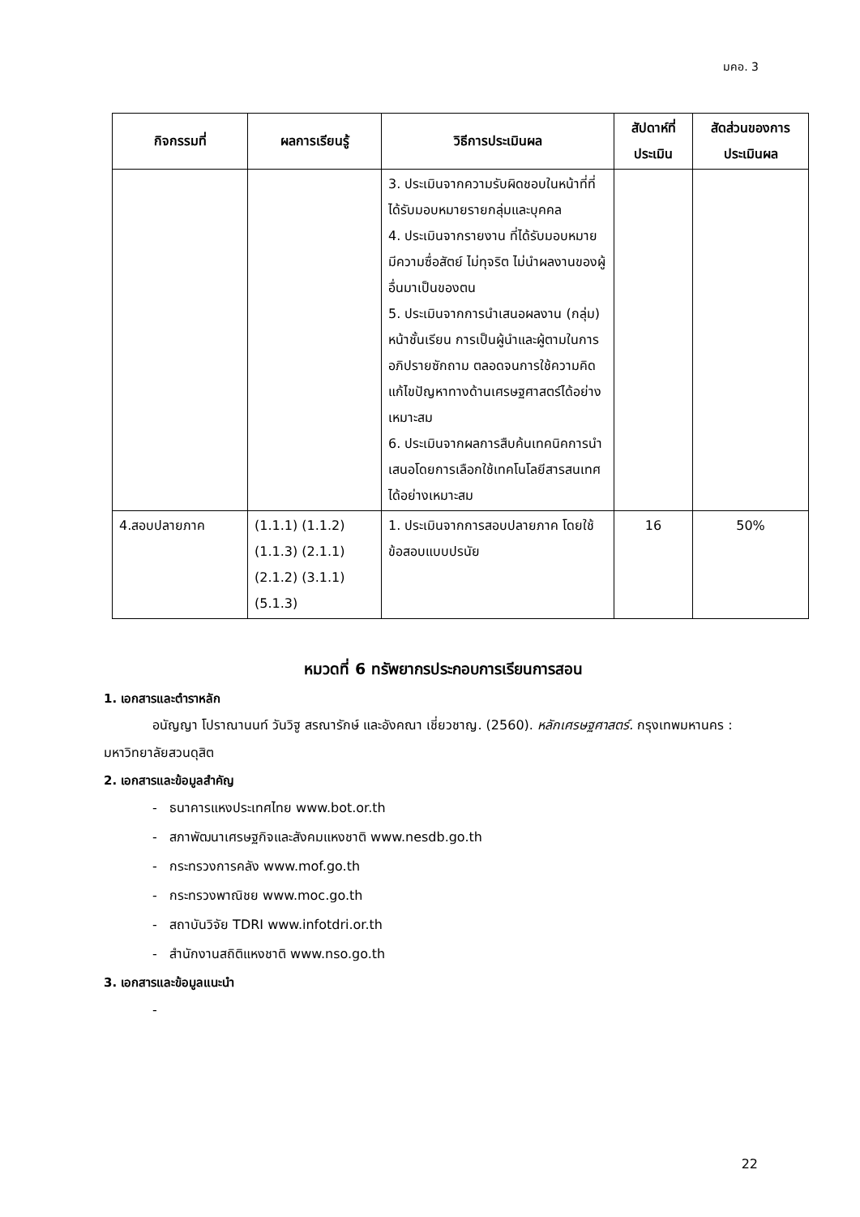มคอ. 3
| กิจกรรมที่ | ผลการเรียนรู้ | วิธีการประเมินผล | สัปดาห์ที่ ประเมิน | สัดส่วนของการ ประเมินผล |
| --- | --- | --- | --- | --- |
| | | 3. ประเมินจากความรับผิดชอบในหน้าที่ที่ได้รับมอบหมายรายกลุ่มและบุคคล 4. ประเมินจากรายงาน ที่ได้รับมอบหมาย มีความซื่อสัตย์ ไม่ทุจริต ไม่นำผลงานของผู้อื่นมาเป็นของตน 5. ประเมินจากการนำเสนอผลงาน (กลุ่ม) หน้าชั้นเรียน การเป็นผู้นำและผู้ตามในการอภิปรายซักถาม ตลอดจนการใช้ความคิดแก้ไขปัญหาทางด้านเศรษฐศาสตร์ได้อย่างเหมาะสม 6. ประเมินจากผลการสืบค้นเทคนิคการนำเสนอโดยการเลือกใช้เทคโนโลยีสารสนเทศได้อย่างเหมาะสม | | |
| 4.สอบปลายภาค | (1.1.1) (1.1.2) (1.1.3) (2.1.1) (2.1.2) (3.1.1) (5.1.3) | 1. ประเมินจากการสอบปลายภาค โดยใช้ข้อสอบแบบปรนัย | 16 | 50% |
หมวดที่ 6 ทรัพยากรประกอบการเรียนการสอน
1. เอกสารและตำราหลัก
อนัญญา โปราณานนท์ วันวิฐู สรณารักษ์ และอังคณา เชี่ยวชาญ. (2560). หลักเศรษฐศาสตร์. กรุงเทพมหานคร : มหาวิทยาลัยสวนดุสิต
2. เอกสารและข้อมูลสำคัญ
- ธนาคารแหงประเทศไทย www.bot.or.th
- สภาพัฒนาเศรษฐกิจและสังคมแหงชาติ www.nesdb.go.th
- กระทรวงการคลัง www.mof.go.th
- กระทรวงพาณิชย www.moc.go.th
- สถาบันวิจัย TDRI www.infotdri.or.th
- สำนักงานสถิติแหงชาติ www.nso.go.th
3. เอกสารและข้อมูลแนะนำ
-
22